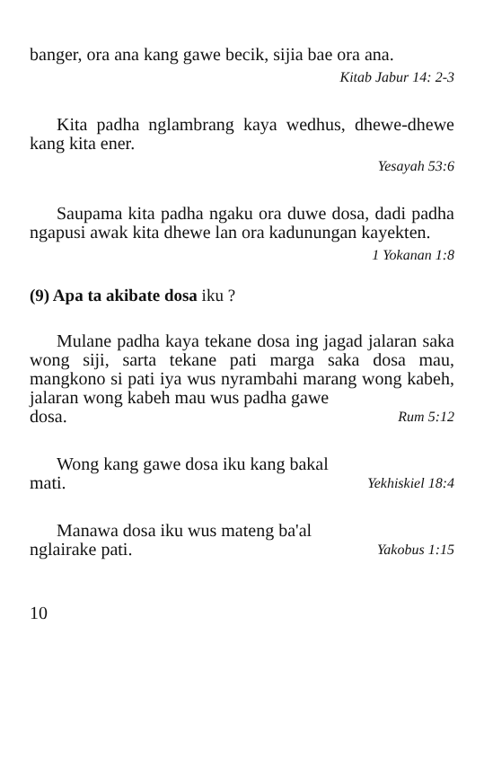banger, ora ana kang gawe becik, sijia bae ora ana.
Kitab Jabur 14: 2-3
Kita padha nglambrang kaya wedhus, dhewe-dhewe kang kita ener.
Yesayah 53:6
Saupama kita padha ngaku ora duwe dosa, dadi padha ngapusi awak kita dhewe lan ora kadunungan kayekten.
1 Yokanan 1:8
(9) Apa ta akibate dosa iku ?
Mulane padha kaya tekane dosa ing jagad jalaran saka wong siji, sarta tekane pati marga saka dosa mau, mangkono si pati iya wus nyrambahi marang wong kabeh, jalaran wong kabeh mau wus padha gawe
dosa. Rum 5:12
Wong kang gawe dosa iku kang bakal
mati. Yekhiskiel 18:4
Manawa dosa iku wus mateng ba'al
nglairake pati. Yakobus 1:15
10